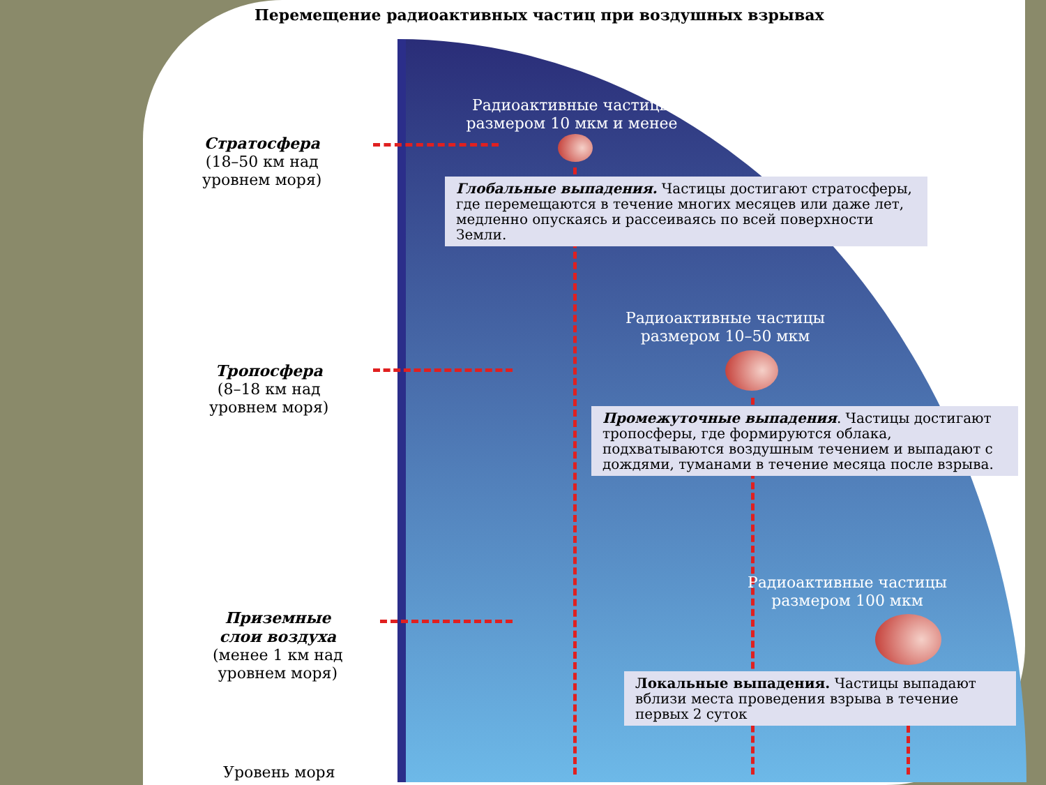Перемещение радиоактивных частиц при воздушных взрывах
Стратосфера
(18–50 км над
уровнем моря)
Тропосфера
(8–18 км над
уровнем моря)
Приземные
слои воздуха
(менее 1 км над
уровнем моря)
Уровень моря
Радиоактивные частицы размером 10 мкм и менее
Глобальные выпадения. Частицы достигают стратосферы, где перемещаются в течение многих месяцев или даже лет, медленно опускаясь и рассеиваясь по всей поверхности Земли.
Радиоактивные частицы размером 10–50 мкм
Промежуточные выпадения. Частицы достигают тропосферы, где формируются облака, подхватываются воздушным течением и выпадают с дождями, туманами в течение месяца после взрыва.
Радиоактивные частицы размером 100 мкм
Локальные выпадения. Частицы выпадают вблизи места проведения взрыва в течение первых 2 суток